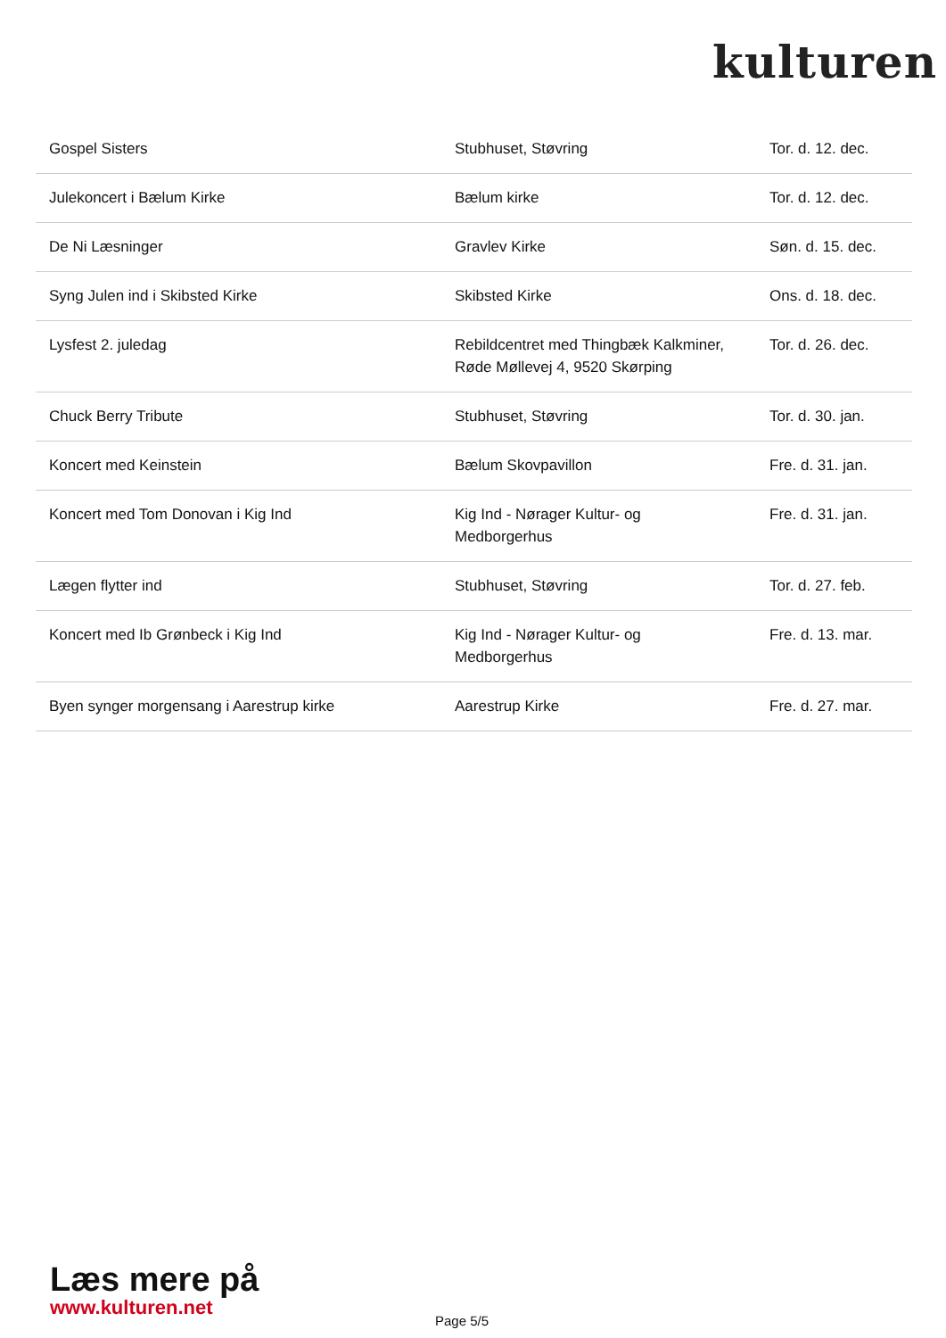kulturen
| Gospel Sisters | Stubhuset, Støvring | Tor. d. 12. dec. |
| Julekoncert i Bælum Kirke | Bælum kirke | Tor. d. 12. dec. |
| De Ni Læsninger | Gravlev Kirke | Søn. d. 15. dec. |
| Syng Julen ind i Skibsted Kirke | Skibsted Kirke | Ons. d. 18. dec. |
| Lysfest 2. juledag | Rebildcentret med Thingbæk Kalkminer, Røde Møllevej 4, 9520 Skørping | Tor. d. 26. dec. |
| Chuck Berry Tribute | Stubhuset, Støvring | Tor. d. 30. jan. |
| Koncert med Keinstein | Bælum Skovpavillon | Fre. d. 31. jan. |
| Koncert med Tom Donovan i Kig Ind | Kig Ind - Nørager Kultur- og Medborgerhus | Fre. d. 31. jan. |
| Lægen flytter ind | Stubhuset, Støvring | Tor. d. 27. feb. |
| Koncert med Ib Grønbeck i Kig Ind | Kig Ind - Nørager Kultur- og Medborgerhus | Fre. d. 13. mar. |
| Byen synger morgensang i Aarestrup kirke | Aarestrup Kirke | Fre. d. 27. mar. |
Læs mere på
www.kulturen.net
Page 5/5